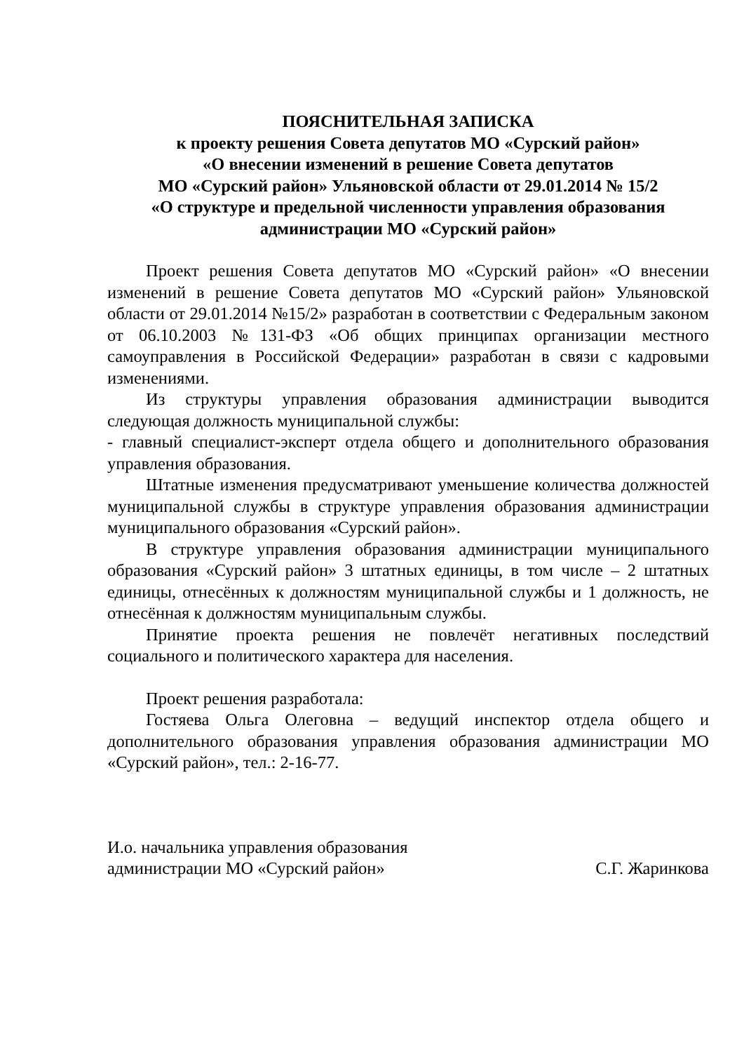ПОЯСНИТЕЛЬНАЯ ЗАПИСКА
к проекту решения Совета депутатов МО «Сурский район»
«О внесении изменений в решение Совета депутатов
МО «Сурский район» Ульяновской области от 29.01.2014 № 15/2
«О структуре и предельной численности управления образования
администрации МО «Сурский район»
Проект решения Совета депутатов МО «Сурский район» «О внесении изменений в решение Совета депутатов МО «Сурский район» Ульяновской области от 29.01.2014 №15/2» разработан в соответствии с Федеральным законом от 06.10.2003 №131-ФЗ «Об общих принципах организации местного самоуправления в Российской Федерации» разработан в связи с кадровыми изменениями.
Из структуры управления образования администрации выводится следующая должность муниципальной службы:
- главный специалист-эксперт отдела общего и дополнительного образования управления образования.
Штатные изменения предусматривают уменьшение количества должностей муниципальной службы в структуре управления образования администрации муниципального образования «Сурский район».
В структуре управления образования администрации муниципального образования «Сурский район» 3 штатных единицы, в том числе – 2 штатных единицы, отнесённых к должностям муниципальной службы и 1 должность, не отнесённая к должностям муниципальным службы.
Принятие проекта решения не повлечёт негативных последствий социального и политического характера для населения.
Проект решения разработала:
Гостяева Ольга Олеговна – ведущий инспектор отдела общего и дополнительного образования управления образования администрации МО «Сурский район», тел.: 2-16-77.
И.о. начальника управления образования
администрации МО «Сурский район»
С.Г. Жаринкова